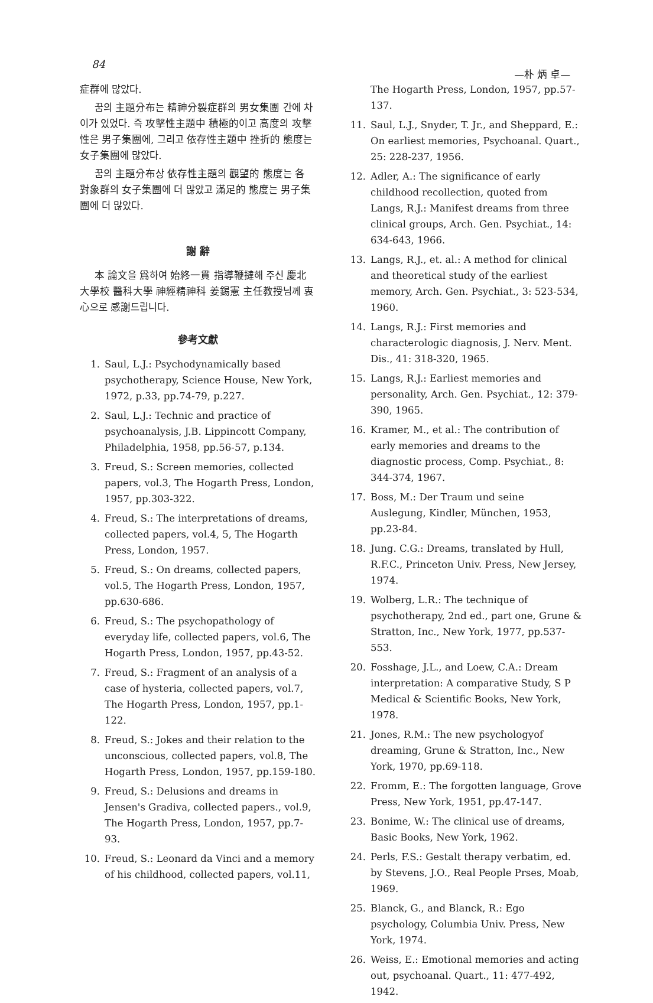84
—朴 炳 卓—
症群에 많았다.
꿈의 主題分布는 精神分裂症群의 男女集團 간에 차이가 있었다. 즉 攻擊性主題中 積極的이고 高度의 攻擊性은 男子集團에, 그리고 依存性主題中 挫折的 態度는 女子集團에 많았다.
꿈의 主題分布상 依存性主題의 觀望的 態度는 各 對象群의 女子集團에 더 많았고 滿足的 態度는 男子集團에 더 많았다.
謝 辭
本 論文을 爲하여 始終一貫 指導鞭撻해 주신 慶北大學校 醫科大學 神經精神科 姜錫憲 主任教授님께 衷心으로 感謝드립니다.
參考文獻
1. Saul, L.J.: Psychodynamically based psychotherapy, Science House, New York, 1972, p.33, pp.74-79, p.227.
2. Saul, L.J.: Technic and practice of psychoanalysis, J.B. Lippincott Company, Philadelphia, 1958, pp.56-57, p.134.
3. Freud, S.: Screen memories, collected papers, vol.3, The Hogarth Press, London, 1957, pp.303-322.
4. Freud, S.: The interpretations of dreams, collected papers, vol.4, 5, The Hogarth Press, London, 1957.
5. Freud, S.: On dreams, collected papers, vol.5, The Hogarth Press, London, 1957, pp.630-686.
6. Freud, S.: The psychopathology of everyday life, collected papers, vol.6, The Hogarth Press, London, 1957, pp.43-52.
7. Freud, S.: Fragment of an analysis of a case of hysteria, collected papers, vol.7, The Hogarth Press, London, 1957, pp.1-122.
8. Freud, S.: Jokes and their relation to the unconscious, collected papers, vol.8, The Hogarth Press, London, 1957, pp.159-180.
9. Freud, S.: Delusions and dreams in Jensen's Gradiva, collected papers., vol.9, The Hogarth Press, London, 1957, pp.7-93.
10. Freud, S.: Leonard da Vinci and a memory of his childhood, collected papers, vol.11,
The Hogarth Press, London, 1957, pp.57-137.
11. Saul, L.J., Snyder, T. Jr., and Sheppard, E.: On earliest memories, Psychoanal. Quart., 25: 228-237, 1956.
12. Adler, A.: The significance of early childhood recollection, quoted from Langs, R.J.: Manifest dreams from three clinical groups, Arch. Gen. Psychiat., 14: 634-643, 1966.
13. Langs, R.J., et. al.: A method for clinical and theoretical study of the earliest memory, Arch. Gen. Psychiat., 3: 523-534, 1960.
14. Langs, R.J.: First memories and characterologic diagnosis, J. Nerv. Ment. Dis., 41: 318-320, 1965.
15. Langs, R.J.: Earliest memories and personality, Arch. Gen. Psychiat., 12: 379-390, 1965.
16. Kramer, M., et al.: The contribution of early memories and dreams to the diagnostic process, Comp. Psychiat., 8: 344-374, 1967.
17. Boss, M.: Der Traum und seine Auslegung, Kindler, München, 1953, pp.23-84.
18. Jung. C.G.: Dreams, translated by Hull, R.F.C., Princeton Univ. Press, New Jersey, 1974.
19. Wolberg, L.R.: The technique of psychotherapy, 2nd ed., part one, Grune & Stratton, Inc., New York, 1977, pp.537-553.
20. Fosshage, J.L., and Loew, C.A.: Dream interpretation: A comparative Study, S P Medical & Scientific Books, New York, 1978.
21. Jones, R.M.: The new psychologyof dreaming, Grune & Stratton, Inc., New York, 1970, pp.69-118.
22. Fromm, E.: The forgotten language, Grove Press, New York, 1951, pp.47-147.
23. Bonime, W.: The clinical use of dreams, Basic Books, New York, 1962.
24. Perls, F.S.: Gestalt therapy verbatim, ed. by Stevens, J.O., Real People Prses, Moab, 1969.
25. Blanck, G., and Blanck, R.: Ego psychology, Columbia Univ. Press, New York, 1974.
26. Weiss, E.: Emotional memories and acting out, psychoanal. Quart., 11: 477-492, 1942.